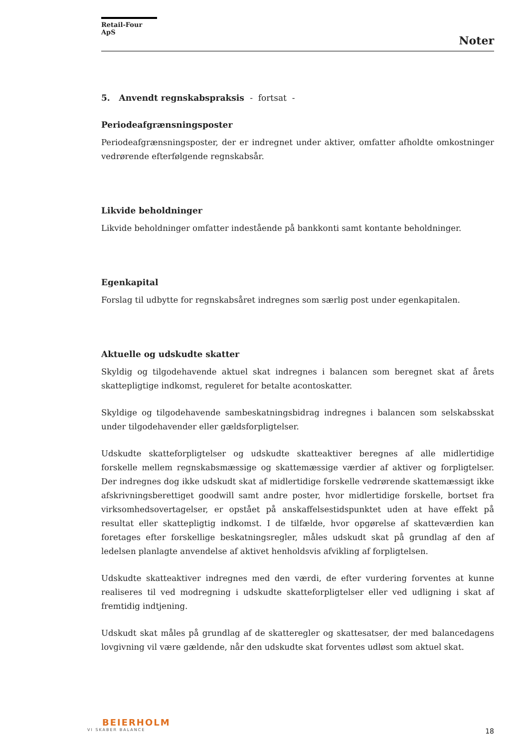Retail-Four ApS
Noter
5. Anvendt regnskabspraksis - fortsat -
Periodeafgrænsningsposter
Periodeafgrænsningsposter, der er indregnet under aktiver, omfatter afholdte omkostninger vedrørende efterfølgende regnskabsår.
Likvide beholdninger
Likvide beholdninger omfatter indestående på bankkonti samt kontante beholdninger.
Egenkapital
Forslag til udbytte for regnskabsåret indregnes som særlig post under egenkapitalen.
Aktuelle og udskudte skatter
Skyldig og tilgodehavende aktuel skat indregnes i balancen som beregnet skat af årets skattepligtige indkomst, reguleret for betalte acontoskatter.
Skyldige og tilgodehavende sambeskatningsbidrag indregnes i balancen som selskabsskat under tilgodehavender eller gældsforpligtelser.
Udskudte skatteforpligtelser og udskudte skatteaktiver beregnes af alle midlertidige forskelle mellem regnskabsmæssige og skattemæssige værdier af aktiver og forpligtelser. Der indregnes dog ikke udskudt skat af midlertidige forskelle vedrørende skattemæssigt ikke afskrivningsberettiget goodwill samt andre poster, hvor midlertidige forskelle, bortset fra virksomhedsovertagelser, er opstået på anskaffelsestidspunktet uden at have effekt på resultat eller skattepligtig indkomst. I de tilfælde, hvor opgørelse af skatteværdien kan foretages efter forskellige beskatningsregler, måles udskudt skat på grundlag af den af ledelsen planlagte anvendelse af aktivet henholdsvis afvikling af forpligtelsen.
Udskudte skatteaktiver indregnes med den værdi, de efter vurdering forventes at kunne realiseres til ved modregning i udskudte skatteforpligtelser eller ved udligning i skat af fremtidig indtjening.
Udskudt skat måles på grundlag af de skatteregler og skattesatser, der med balancedagens lovgivning vil være gældende, når den udskudte skat forventes udløst som aktuel skat.
BEIERHOLM
VI SKABER BALANCE
18